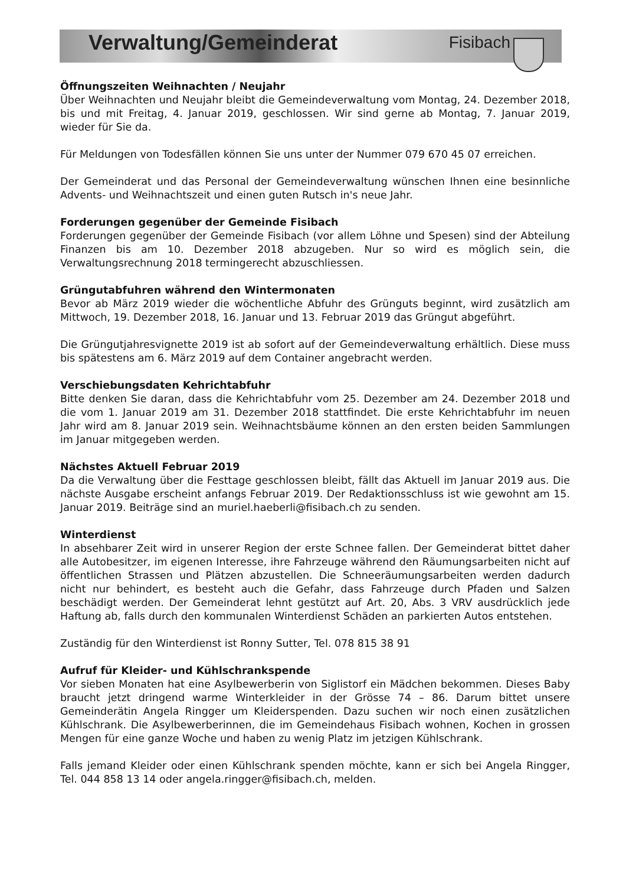Verwaltung/Gemeinderat
Fisibach
Öffnungszeiten Weihnachten / Neujahr
Über Weihnachten und Neujahr bleibt die Gemeindeverwaltung vom Montag, 24. Dezember 2018, bis und mit Freitag, 4. Januar 2019, geschlossen. Wir sind gerne ab Montag, 7. Januar 2019, wieder für Sie da.
Für Meldungen von Todesfällen können Sie uns unter der Nummer 079 670 45 07 erreichen.
Der Gemeinderat und das Personal der Gemeindeverwaltung wünschen Ihnen eine besinnliche Advents- und Weihnachtszeit und einen guten Rutsch in's neue Jahr.
Forderungen gegenüber der Gemeinde Fisibach
Forderungen gegenüber der Gemeinde Fisibach (vor allem Löhne und Spesen) sind der Abteilung Finanzen bis am 10. Dezember 2018 abzugeben. Nur so wird es möglich sein, die Verwaltungsrechnung 2018 termingerecht abzuschliessen.
Grüngutabfuhren während den Wintermonaten
Bevor ab März 2019 wieder die wöchentliche Abfuhr des Grünguts beginnt, wird zusätzlich am Mittwoch, 19. Dezember 2018, 16. Januar und 13. Februar 2019 das Grüngut abgeführt.
Die Grüngutjahresvignette 2019 ist ab sofort auf der Gemeindeverwaltung erhältlich. Diese muss bis spätestens am 6. März 2019 auf dem Container angebracht werden.
Verschiebungsdaten Kehrichtabfuhr
Bitte denken Sie daran, dass die Kehrichtabfuhr vom 25. Dezember am 24. Dezember 2018 und die vom 1. Januar 2019 am 31. Dezember 2018 stattfindet. Die erste Kehrichtabfuhr im neuen Jahr wird am 8. Januar 2019 sein. Weihnachtsbäume können an den ersten beiden Sammlungen im Januar mitgegeben werden.
Nächstes Aktuell Februar 2019
Da die Verwaltung über die Festtage geschlossen bleibt, fällt das Aktuell im Januar 2019 aus. Die nächste Ausgabe erscheint anfangs Februar 2019. Der Redaktionsschluss ist wie gewohnt am 15. Januar 2019. Beiträge sind an muriel.haeberli@fisibach.ch zu senden.
Winterdienst
In absehbarer Zeit wird in unserer Region der erste Schnee fallen. Der Gemeinderat bittet daher alle Autobesitzer, im eigenen Interesse, ihre Fahrzeuge während den Räumungsarbeiten nicht auf öffentlichen Strassen und Plätzen abzustellen. Die Schneeräumungsarbeiten werden dadurch nicht nur behindert, es besteht auch die Gefahr, dass Fahrzeuge durch Pfaden und Salzen beschädigt werden. Der Gemeinderat lehnt gestützt auf Art. 20, Abs. 3 VRV ausdrücklich jede Haftung ab, falls durch den kommunalen Winterdienst Schäden an parkierten Autos entstehen.
Zuständig für den Winterdienst ist Ronny Sutter, Tel. 078 815 38 91
Aufruf für Kleider- und Kühlschrankspende
Vor sieben Monaten hat eine Asylbewerberin von Siglistorf ein Mädchen bekommen. Dieses Baby braucht jetzt dringend warme Winterkleider in der Grösse 74 – 86. Darum bittet unsere Gemeinderätin Angela Ringger um Kleiderspenden. Dazu suchen wir noch einen zusätzlichen Kühlschrank. Die Asylbewerberinnen, die im Gemeindehaus Fisibach wohnen, Kochen in grossen Mengen für eine ganze Woche und haben zu wenig Platz im jetzigen Kühlschrank.
Falls jemand Kleider oder einen Kühlschrank spenden möchte, kann er sich bei Angela Ringger, Tel. 044 858 13 14 oder angela.ringger@fisibach.ch, melden.